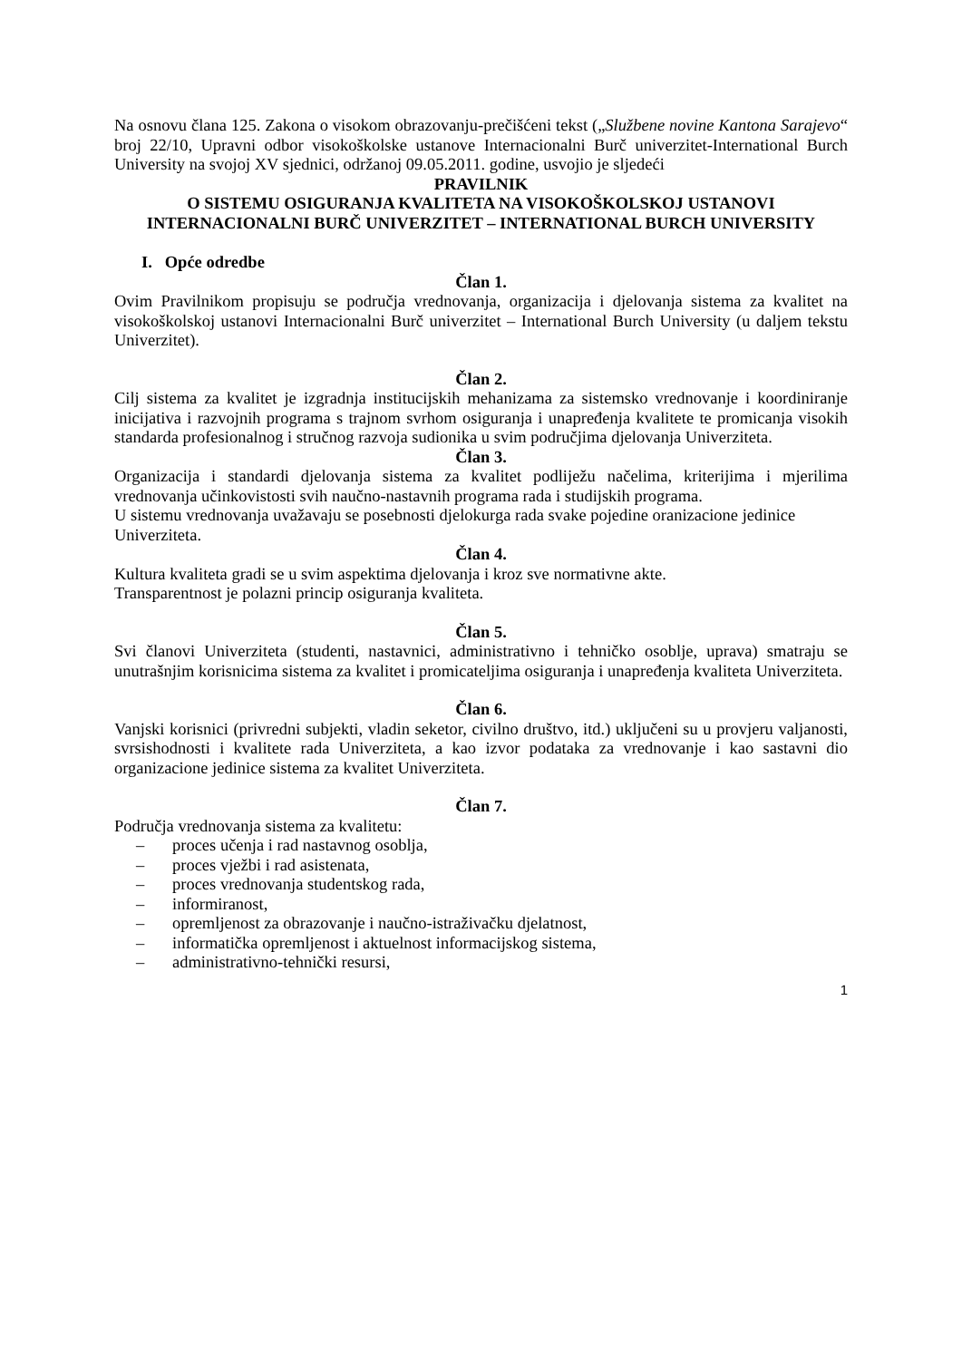Na osnovu člana 125. Zakona o visokom obrazovanju-prečišćeni tekst („Službene novine Kantona Sarajevo“ broj 22/10, Upravni odbor visokoškolske ustanove Internacionalni Burč univerzitet-International Burch University na svojoj XV sjednici, održanoj 09.05.2011. godine, usvojio je sljedeći
PRAVILNIK
O SISTEMU OSIGURANJA KVALITETA NA VISOKOŠKOLSKOJ USTANOVI INTERNACIONALNI BURČ UNIVERZITET – INTERNATIONAL BURCH UNIVERSITY
I. Opće odredbe
Član 1.
Ovim Pravilnikom propisuju se područja vrednovanja, organizacija i djelovanja sistema za kvalitet na visokoškolskoj ustanovi Internacionalni Burč univerzitet – International Burch University (u daljem tekstu Univerzitet).
Član 2.
Cilj sistema za kvalitet je izgradnja institucijskih mehanizama za sistemsko vrednovanje i koordiniranje inicijativa i razvojnih programa s trajnom svrhom osiguranja i unapređenja kvalitete te promicanja visokih standarda profesionalnog i stručnog razvoja sudionika u svim područjima djelovanja Univerziteta.
Član 3.
Organizacija i standardi djelovanja sistema za kvalitet podliježu načelima, kriterijima i mjerilima vrednovanja učinkovistosti svih naučno-nastavnih programa rada i studijskih programa.
U sistemu vrednovanja uvažavaju se posebnosti djelokurga rada svake pojedine oranizacione jedinice Univerziteta.
Član 4.
Kultura kvaliteta gradi se u svim aspektima djelovanja i kroz sve normativne akte.
Transparentnost je polazni princip osiguranja kvaliteta.
Član 5.
Svi članovi Univerziteta (studenti, nastavnici, administrativno i tehničko osoblje, uprava) smatraju se unutrašnjim korisnicima sistema za kvalitet i promicateljima osiguranja i unapređenja kvaliteta Univerziteta.
Član 6.
Vanjski korisnici (privredni subjekti, vladin seketor, civilno društvo, itd.) uključeni su u provjeru valjanosti, svrsishodnosti i kvalitete rada Univerziteta, a kao izvor podataka za vrednovanje i kao sastavni dio organizacione jedinice sistema za kvalitet Univerziteta.
Član 7.
Područja vrednovanja sistema za kvalitetu:
– proces učenja i rad nastavnog osoblja,
– proces vježbi i rad asistenata,
– proces vrednovanja studentskog rada,
– informiranost,
– opremljenost za obrazovanje i naučno-istraživačku djelatnost,
– informatička opremljenost i aktuelnost informacijskog sistema,
– administrativno-tehnički resursi,
1